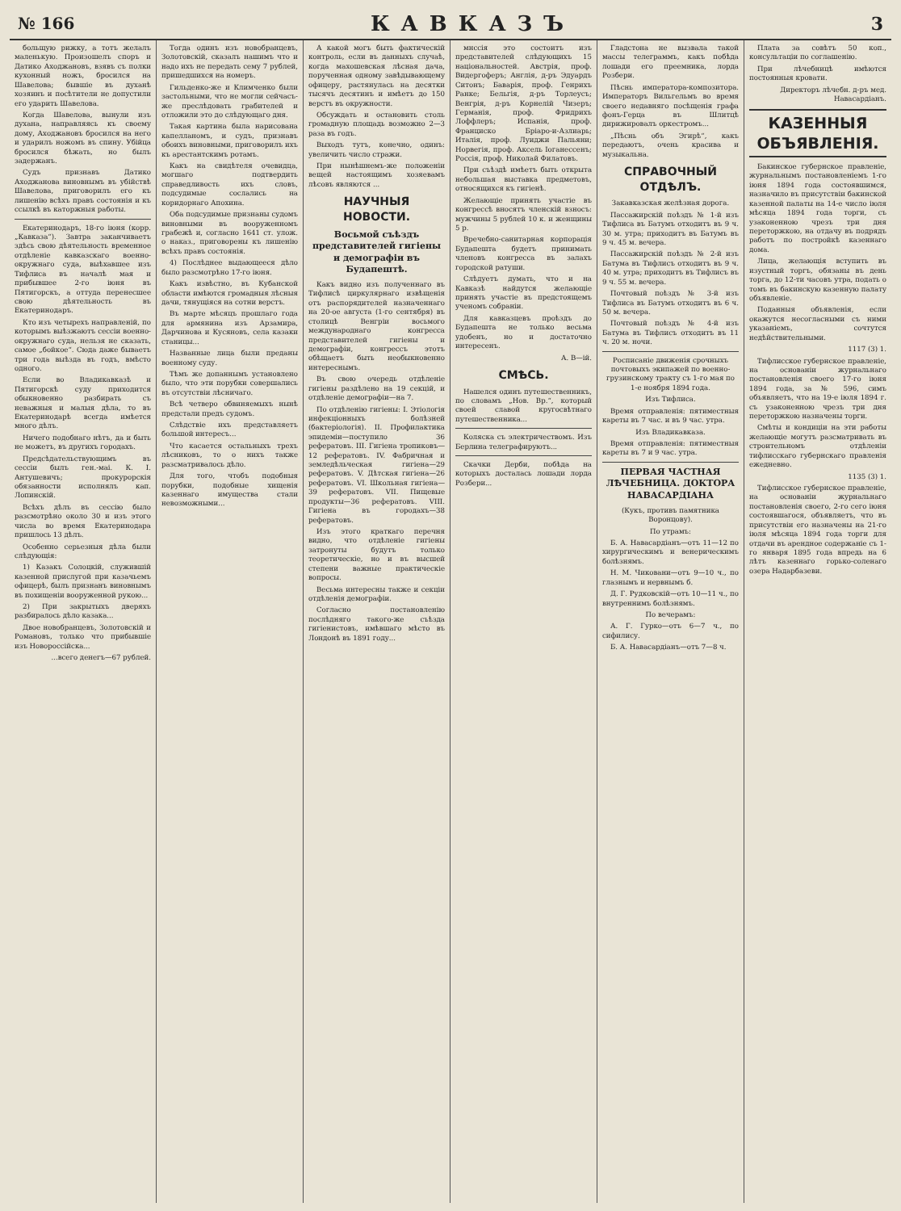№ 166 КАВКАЗЪ 3
больщую рижку, а тотъ желалъ маленькую. Произошелъ споръ и Датико Аходжановъ, взявъ съ полки кухонный ножъ, бросился на Шавелова; бывшіе въ духанѣ хозяинъ и посѣтители не допустили его ударить Шавелова.
Когда Шавелова, вынули изъ духана, направляясь къ своему дому, Аходжановъ бросился на него и ударилъ ножомъ въ спину. Убійца бросился бѣжать, но былъ задержанъ.
Судъ признавъ Датико Аходжанова виновнымъ въ убійствѣ Шавелова, приговорилъ его къ лишенію всѣхъ правъ состоянія и къ ссылкѣ въ каторжныя работы.
Екатеринодаръ, 18-го іюня (корр. „Кавказа“). Завтра заканчиваетъ здѣсь свою дѣятельность временное отдѣленіе кавказскаго военно-окружнаго суда, выѣхавшее изъ Тифлиса въ началѣ мая и прибывшее 2-го іюня въ Пятигорскъ, а оттуда перенесшее свою дѣятельность въ Екатеринодаръ.
Кто изъ четырехъ направленій, по которымъ выѣзжаютъ сессіи военно-окружнаго суда, нельзя не сказать, самое „бойкое“. Сюда даже бываетъ три года выѣзда въ годъ, вмѣсто одного.
Если во Владикавказѣ и Пятигорскѣ суду приходится обыкновенно разбирать съ неважныя и малыя дѣла, то въ Екатеринодарѣ всегда имѣется много дѣлъ.
Ничего подобнаго нѣтъ, да и быть не можетъ, въ другихъ городахъ.
Предсѣдательствующимъ въ сессіи былъ ген.-маі. К. І. Антушевичъ; прокурорскія обязанности исполнялъ кап. Лопинскій.
Всѣхъ дѣлъ въ сессію было разсмотрѣно около 30 и изъ этого числа во время Екатеринодара пришлось 13 дѣлъ.
Особенно серьезныя дѣла были слѣдующія:
1) Казакъ Солоцкій, служившій казенной прислугой при казачьемъ офицерѣ, былъ признанъ виновнымъ въ похищеніи вооруженной рукою...
2) При закрытыхъ дверяхъ разбиралось дѣло казака...
Двое новобранцевъ, Золотовскій и Романовъ, только что прибывшіе изъ Новороссійска...
...всего денегъ—67 рублей.
Тогда одинъ изъ новобранцевъ, Золотовскій, сказалъ нашимъ что и надо ихъ не передать сему 7 рублей, пришедшихся на номеръ.
Гильденко-же и Климченко были застольными, что не могли сейчасъ-же преслѣдовать грабителей и отложили это до слѣдующаго дня.
Такая картина была нарисована капелланомъ, и судъ, признавъ обоихъ виновными, приговорилъ ихъ къ арестантскимъ ротамъ.
Какъ на свидѣтеля очевидца, могшаго подтвердить справедливость ихъ словъ, подсудимые сослались на коридорнаго Апохина.
Оба подсудимые признаны судомъ виновными въ вооруженномъ грабежѣ и, согласно 1641 ст. улож. о наказ., приговорены къ лишенію всѣхъ правъ состоянія.
4) Послѣднее выдающееся дѣло было разсмотрѣно 17-го іюня.
Какъ извѣстно, въ Кубанской области имѣются громадныя лѣсныя дачи, тянущіяся на сотни верстъ.
Въ марте мѣсяцъ прошлаго года для армянина изъ Арзамира, Дарчинова и Кусяновъ, села казаки станицы...
Названные лица были преданы военному суду.
Тѣмъ же допаннымъ установлено было, что эти порубки совершались въ отсутствіи лѣсничаго.
Всѣ четверо обвиняемыхъ нынѣ предстали предъ судомъ.
Слѣдствіе ихъ представляетъ большой интересъ...
Что касается остальныхъ трехъ лѣсниковъ, то о нихъ также разсматривалось дѣло.
Для того, чтобъ подобныя порубки, подобные хищенія казеннаго имущества стали невозможными...
А какой могъ быть фактическій контроль, если въ данныхъ случаѣ, когда махошевская лѣсная дача, порученная одному завѣдывающему офицеру, растянулась на десятки тысячъ десятинъ и имѣетъ до 150 верстъ въ окружности.
Обсуждать и остановить столь громадную площадь возможно 2—3 раза въ годъ.
Выходъ тутъ, конечно, одинъ: увеличить число стражи.
При нынѣшнемъ-же положеніи вещей настоящимъ хозяевамъ лѣсовъ являются ...
НАУЧНЫЯ НОВОСТИ.
Восьмой съѣздъ представителей гигіены и демографіи въ Будапештѣ.
Какъ видно изъ полученнаго въ Тифлисѣ циркулярнаго извѣщенія отъ распорядителей назначеннаго на 20-ое августа (1-го сентября) въ столицѣ Венгріи восьмого международнаго конгресса представителей гигіены и демографіи, конгрессъ этотъ обѣщаетъ быть необыкновенно интереснымъ.
Въ свою очередь отдѣленіе гигіены раздѣлено на 19 секцій, и отдѣленіе демографіи—на 7.
По отдѣленію гигіены: I. Этіологія инфекціонныхъ болѣзней (бактеріологія). II. Профилактика эпидеміи—поступило 36 рефератовъ. III. Гигіена тропиковъ—12 рефератовъ. IV. Фабричная и земледѣльческая гигіена—29 рефератовъ. V. Дѣтская гигіена—26 рефератовъ. VI. Школьная гигіена—39 рефератовъ. VII. Пищевые продукты—36 рефератовъ. VIII. Гигіена въ городахъ—38 рефератовъ.
Изъ этого краткаго перечня видно, что отдѣленіе гигіены затронуты будутъ только теоретическіе, но и въ высшей степени важные практическіе вопросы.
Весьма интересны также и секціи отдѣленія демографіи.
Согласно постановленію послѣдняго такого-же съѣзда гигіенистовъ, имѣвшаго мѣсто въ Лондонѣ въ 1891 году...
мнссія это состоитъ изъ представителей слѣдующихъ 15 національностей. Австрія, проф. Видергоферъ; Англія, д-ръ Эдуардъ Ситонъ; Баварія, проф. Генрихъ Ранке; Бельгія, д-ръ Торлеусъ; Венгрія, д-ръ Корнелій Чизеръ; Германія, проф. Фридрихъ Лоффлеръ; Испанія, проф. Франциско Бріаро-и-Азлиарь; Италія, проф. Луиджи Пальяни; Норвегія, проф. Аксель Іоганессенъ; Россія, проф. Николай Филатовъ.
При съѣздѣ имѣетъ быть открыта небольшая выставка предметовъ, относящихся къ гигіенѣ.
Желающіе принять участіе въ конгрессѣ вносятъ членскій взносъ: мужчины 5 рублей 10 к. и женщины 5 р.
Вречебно-санитарная корпорація Будапешта будетъ принимать членовъ конгресса въ залахъ городской ратуши.
Слѣдуетъ думать, что и на Кавказѣ найдутся желающіе принять участіе въ предстоящемъ ученомъ собраніи.
Для кавказцевъ проѣздъ до Будапешта не только весьма удобенъ, но и достаточно интересенъ.
А. В—ій.
СМѢСЬ.
Нашелся одинъ путешественникъ, по словамъ „Нов. Вр.“, который своей славой кругосвѣтнаго путешественника...
Коляска съ электричествомъ. Изъ Берлина телеграфируютъ...
Скачки Дерби, побѣда на которыхъ досталась лошади лорда Розбери...
Гладстона не вызвала такой массы телеграммъ, какъ побѣда лошади его преемника, лорда Розбери.
Пѣснь императора-композитора. Императоръ Вильгельмъ во время своего недавняго посѣщенія графа фонъ-Герца въ Шлитцѣ дирижировалъ оркестромъ...
„Пѣснь объ Эгирѣ“, какъ передаютъ, очень красива и музыкальна.
СПРАВОЧНЫЙ ОТДѢЛЪ.
Закавказская желѣзная дорога.
Пассажирскій поѣздъ № 1-й изъ Тифлиса въ Батумъ отходитъ въ 9 ч. 30 м. утра; приходитъ въ Батумъ въ 9 ч. 45 м. вечера.
Пассажирскій поѣздъ № 2-й изъ Батума въ Тифлисъ отходитъ въ 9 ч. 40 м. утра; приходитъ въ Тифлисъ въ 9 ч. 55 м. вечера.
Почтовый поѣздъ № 3-й изъ Тифлиса въ Батумъ отходитъ въ 6 ч. 50 м. вечера.
Почтовый поѣздъ № 4-й изъ Батума въ Тифлисъ отходитъ въ 11 ч. 20 м. ночи.
Росписаніе движенія срочныхъ почтовыхъ экипажей по военно-грузинскому тракту съ 1-го мая по 1-е ноября 1894 года.
Изъ Тифлиса.
Время отправленія: пятиместныя кареты въ 7 час. и въ 9 час. утра.
Изъ Владикавказа.
Время отправленія: пятиместныя кареты въ 7 и 9 час. утра.
ПЕРВАЯ ЧАСТНАЯ ЛѢЧЕБНИЦА. ДОКТОРА НАВАСАРДІАНА
(Кукъ, противъ памятника Воронцову).
По утрамъ:
Б. А. Навасардіанъ—отъ 11—12 по хирургическимъ и венерическимъ болѣзнямъ.
Н. М. Чиковани—отъ 9—10 ч., по глазнымъ и нервнымъ б.
Д. Г. Рудковскій—отъ 10—11 ч., по внутреннимъ болѣзнямъ.
По вечерамъ:
А. Г. Гурко—отъ 6—7 ч., по сифилису.
Б. А. Навасардіанъ—отъ 7—8 ч.
Плата за совѣтъ 50 коп., консультаціи по соглашенію.
При лѣчебницѣ имѣются постоянныя кровати.
Директоръ лѣчебн. д-ръ мед. Навасардіанъ.
КАЗЕННЫЯ ОБЪЯВЛЕНІЯ.
Бакинское губернское правленіе, журнальнымъ постановленіемъ 1-го іюня 1894 года состоявшимся, назначило въ присутствіи бакинской казенной палаты на 14-е число іюля мѣсяца 1894 года торги, съ узаконенною чрезъ три дня переторжкою, на отдачу въ подрядъ работъ по постройкѣ казеннаго дома.
Лица, желающія вступить въ изустный торгъ, обязаны въ день торга, до 12-ти часовъ утра, подать о томъ въ бакинскую казенную палату объявленіе.
Поданныя объявленія, если окажутся несогласными съ ними указаніемъ, сочтутся недѣйствительными.
1117 (3) 1.
Тифлисское губернское правленіе, на основаніи журнальнаго постановленія своего 17-го іюня 1894 года, за № 596, симъ объявляетъ, что на 19-е іюля 1894 г. съ узаконенною чрезъ три дня переторжкою назначены торги.
Смѣты и кондиціи на эти работы желающіе могутъ разсматривать въ строительномъ отдѣленіи тифлисскаго губернскаго правленія ежедневно.
1135 (3) 1.
Тифлисское губернское правленіе, на основаніи журнальнаго постановленія своего, 2-го сего іюня состоявшагося, объявляетъ, что въ присутствіи его назначены на 21-го іюля мѣсяца 1894 года торги для отдачи въ арендное содержаніе съ 1-го января 1895 года впредь на 6 лѣтъ казеннаго горько-соленаго озера Надарбазеви.